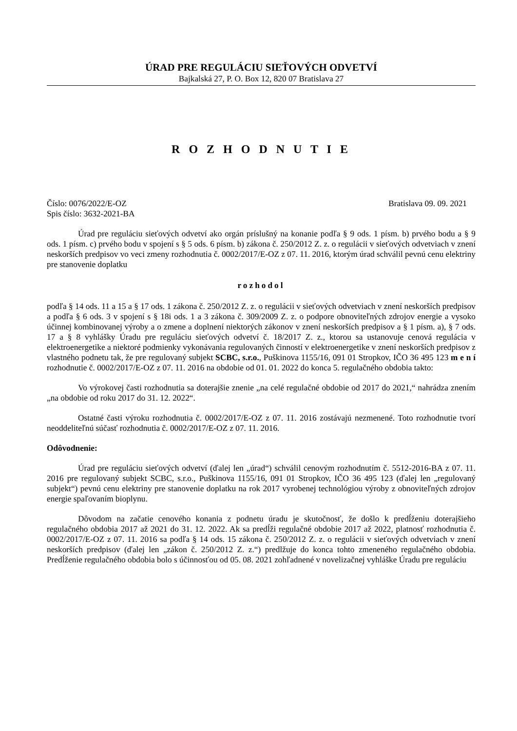ÚRAD PRE REGULÁCIU SIEŤOVÝCH ODVETVÍ
Bajkalská 27, P. O. Box 12, 820 07 Bratislava 27
R O Z H O D N U T I E
Číslo: 0076/2022/E-OZ Bratislava 09. 09. 2021
Spis číslo: 3632-2021-BA
Úrad pre reguláciu sieťových odvetví ako orgán príslušný na konanie podľa § 9 ods. 1 písm. b) prvého bodu a § 9 ods. 1 písm. c) prvého bodu v spojení s § 5 ods. 6 písm. b) zákona č. 250/2012 Z. z. o regulácii v sieťových odvetviach v znení neskorších predpisov vo veci zmeny rozhodnutia č. 0002/2017/E-OZ z 07. 11. 2016, ktorým úrad schválil pevnú cenu elektriny pre stanovenie doplatku
rozhodol
podľa § 14 ods. 11 a 15 a § 17 ods. 1 zákona č. 250/2012 Z. z. o regulácii v sieťových odvetviach v znení neskorších predpisov a podľa § 6 ods. 3 v spojení s § 18i ods. 1 a 3 zákona č. 309/2009 Z. z. o podpore obnoviteľných zdrojov energie a vysoko účinnej kombinovanej výroby a o zmene a doplnení niektorých zákonov v znení neskorších predpisov a § 1 písm. a), § 7 ods. 17 a § 8 vyhlášky Úradu pre reguláciu sieťových odvetví č. 18/2017 Z. z., ktorou sa ustanovuje cenová regulácia v elektroenergetike a niektoré podmienky vykonávania regulovaných činností v elektroenergetike v znení neskorších predpisov z vlastného podnetu tak, že pre regulovaný subjekt SCBC, s.r.o., Puškinova 1155/16, 091 01 Stropkov, IČO 36 495 123 m e n í rozhodnutie č. 0002/2017/E-OZ z 07. 11. 2016 na obdobie od 01. 01. 2022 do konca 5. regulačného obdobia takto:
Vo výrokovej časti rozhodnutia sa doterajšie znenie „na celé regulačné obdobie od 2017 do 2021,“ nahrádza znením „na obdobie od roku 2017 do 31. 12. 2022“.
Ostatné časti výroku rozhodnutia č. 0002/2017/E-OZ z 07. 11. 2016 zostávajú nezmenené. Toto rozhodnutie tvorí neoddeliteľnú súčasť rozhodnutia č. 0002/2017/E-OZ z 07. 11. 2016.
Odôvodnenie:
Úrad pre reguláciu sieťových odvetví (ďalej len „úrad“) schválil cenovým rozhodnutím č. 5512-2016-BA z 07. 11. 2016 pre regulovaný subjekt SCBC, s.r.o., Puškinova 1155/16, 091 01 Stropkov, IČO 36 495 123 (ďalej len „regulovaný subjekt“) pevnú cenu elektriny pre stanovenie doplatku na rok 2017 vyrobenej technológiou výroby z obnoviteľných zdrojov energie spaľovaním bioplynu.
Dôvodom na začatie cenového konania z podnetu úradu je skutočnosť, že došlo k predĺženiu doterajšieho regulačného obdobia 2017 až 2021 do 31. 12. 2022. Ak sa predĺži regulačné obdobie 2017 až 2022, platnosť rozhodnutia č. 0002/2017/E-OZ z 07. 11. 2016 sa podľa § 14 ods. 15 zákona č. 250/2012 Z. z. o regulácii v sieťových odvetviach v znení neskorších predpisov (ďalej len „zákon č. 250/2012 Z. z.“) predlžuje do konca tohto zmeneného regulačného obdobia. Predĺženie regulačného obdobia bolo s účinnosťou od 05. 08. 2021 zohľadnené v novelizačnej vyhláške Úradu pre reguláciu